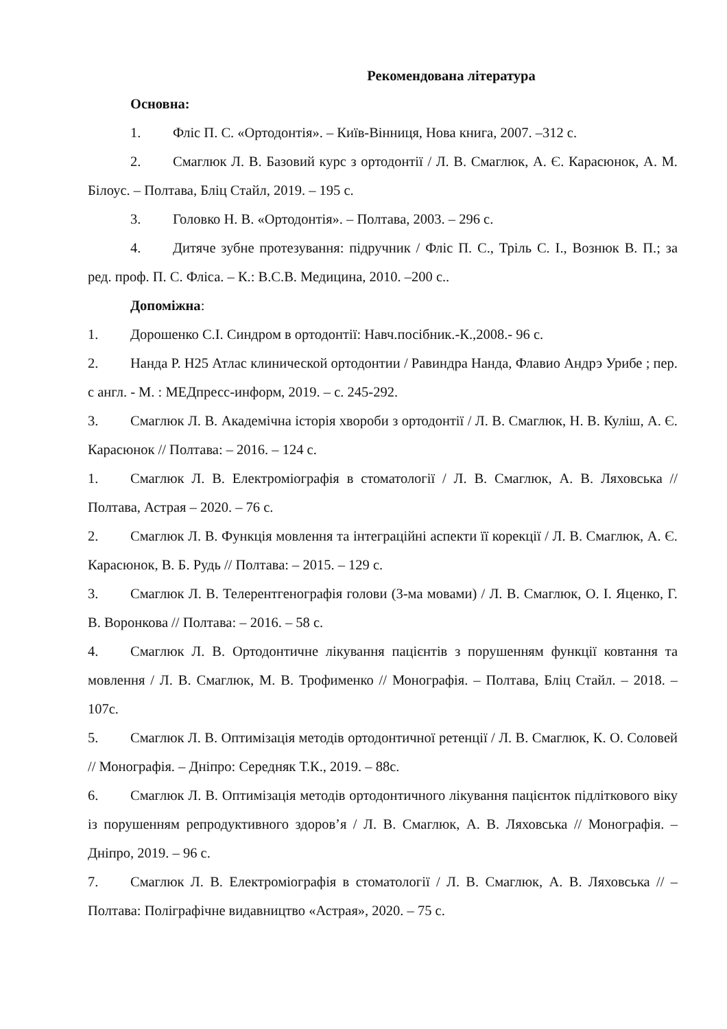Рекомендована література
Основна:
1. Фліс П. С. «Ортодонтія». – Київ-Вінниця, Нова книга, 2007. –312 с.
2. Смаглюк Л. В. Базовий курс з ортодонтії / Л. В. Смаглюк, А. Є. Карасюнок, А. М. Білоус. – Полтава, Бліц Стайл, 2019. – 195 с.
3. Головко Н. В. «Ортодонтія». – Полтава, 2003. – 296 с.
4. Дитяче зубне протезування: підручник / Фліс П. С., Тріль С. І., Вознюк В. П.; за ред. проф. П. С. Фліса. – К.: В.С.В. Медицина, 2010. –200 с..
Допоміжна:
1. Дорошенко С.І. Синдром в ортодонтії: Навч.посібник.-К.,2008.- 96 с.
2. Нанда Р. Н25 Атлас клинической ортодонтии / Равиндра Нанда, Флавио Андрэ Урибе ; пер. с англ. - М. : МЕДпресс-информ, 2019. – с. 245-292.
3. Смаглюк Л. В. Академічна історія хвороби з ортодонтії / Л. В. Смаглюк, Н. В. Куліш, А. Є. Карасюнок // Полтава: – 2016. – 124 с.
1. Смаглюк Л. В. Електроміографія в стоматології / Л. В. Смаглюк, А. В. Ляховська // Полтава, Астрая – 2020. – 76 с.
2. Смаглюк Л. В. Функція мовлення та інтеграційні аспекти її корекції / Л. В. Смаглюк, А. Є. Карасюнок, В. Б. Рудь // Полтава: – 2015. – 129 с.
3. Смаглюк Л. В. Телерентгенографія голови (3-ма мовами) / Л. В. Смаглюк, О. І. Яценко, Г. В. Воронкова // Полтава: – 2016. – 58 с.
4. Смаглюк Л. В. Ортодонтичне лікування пацієнтів з порушенням функції ковтання та мовлення / Л. В. Смаглюк, М. В. Трофименко // Монографія. – Полтава, Бліц Стайл. – 2018. –107с.
5. Смаглюк Л. В. Оптимізація методів ортодонтичної ретенції / Л. В. Смаглюк, К. О. Соловей // Монографія. – Дніпро: Середняк Т.К., 2019. – 88с.
6. Смаглюк Л. В. Оптимізація методів ортодонтичного лікування пацієнток підліткового віку із порушенням репродуктивного здоров’я / Л. В. Смаглюк, А. В. Ляховська // Монографія. – Дніпро, 2019. – 96 с.
7. Смаглюк Л. В. Електроміографія в стоматології / Л. В. Смаглюк, А. В. Ляховська // – Полтава: Поліграфічне видавництво «Астрая», 2020. – 75 с.